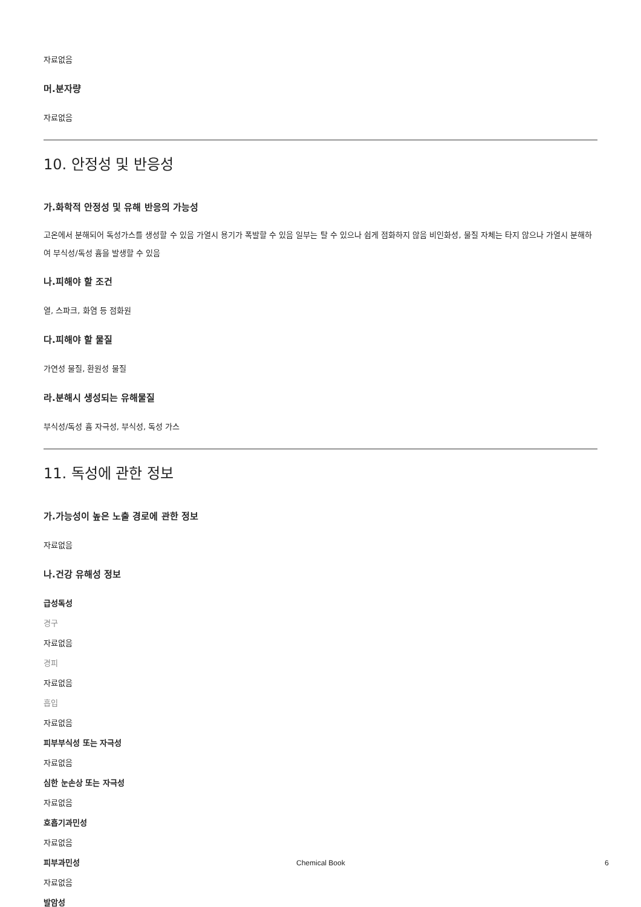자료없음
머.분자량
자료없음
10. 안정성 및 반응성
가.화학적 안정성 및 유해 반응의 가능성
고온에서 분해되어 독성가스를 생성할 수 있음 가열시 용기가 폭발할 수 있음 일부는 탈 수 있으나 쉽게 점화하지 않음 비인화성, 물질 자체는 타지 않으나 가열시 분해하여 부식성/독성 흄을 발생할 수 있음
나.피해야 할 조건
열, 스파크, 화염 등 점화원
다.피해야 할 물질
가연성 물질, 환원성 물질
라.분해시 생성되는 유해물질
부식성/독성 흄 자극성, 부식성, 독성 가스
11. 독성에 관한 정보
가.가능성이 높은 노출 경로에 관한 정보
자료없음
나.건강 유해성 정보
급성독성
경구
자료없음
경피
자료없음
흡입
자료없음
피부부식성 또는 자극성
자료없음
심한 눈손상 또는 자극성
자료없음
호흡기과민성
자료없음
피부과민성
자료없음
발암성
Chemical Book 6